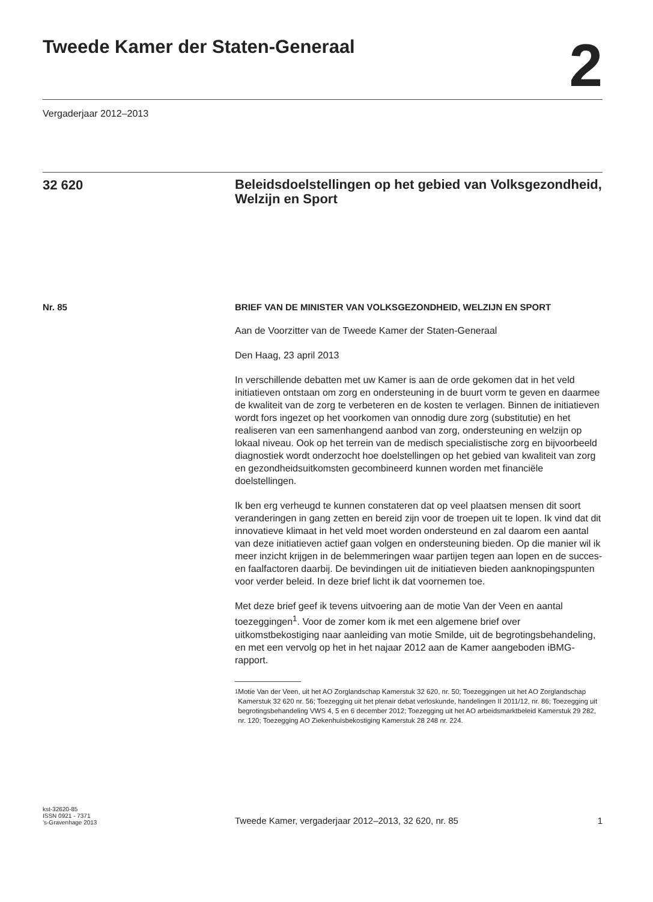Tweede Kamer der Staten-Generaal
2
Vergaderjaar 2012–2013
32 620
Beleidsdoelstellingen op het gebied van Volksgezondheid, Welzijn en Sport
Nr. 85
BRIEF VAN DE MINISTER VAN VOLKSGEZONDHEID, WELZIJN EN SPORT
Aan de Voorzitter van de Tweede Kamer der Staten-Generaal
Den Haag, 23 april 2013
In verschillende debatten met uw Kamer is aan de orde gekomen dat in het veld initiatieven ontstaan om zorg en ondersteuning in de buurt vorm te geven en daarmee de kwaliteit van de zorg te verbeteren en de kosten te verlagen. Binnen de initiatieven wordt fors ingezet op het voorkomen van onnodig dure zorg (substitutie) en het realiseren van een samenhangend aanbod van zorg, ondersteuning en welzijn op lokaal niveau. Ook op het terrein van de medisch specialistische zorg en bijvoorbeeld diagnostiek wordt onderzocht hoe doelstellingen op het gebied van kwaliteit van zorg en gezondheidsuitkomsten gecombineerd kunnen worden met financiële doelstellingen.
Ik ben erg verheugd te kunnen constateren dat op veel plaatsen mensen dit soort veranderingen in gang zetten en bereid zijn voor de troepen uit te lopen. Ik vind dat dit innovatieve klimaat in het veld moet worden ondersteund en zal daarom een aantal van deze initiatieven actief gaan volgen en ondersteuning bieden. Op die manier wil ik meer inzicht krijgen in de belemmeringen waar partijen tegen aan lopen en de succes- en faalfactoren daarbij. De bevindingen uit de initiatieven bieden aanknopingspunten voor verder beleid. In deze brief licht ik dat voornemen toe.
Met deze brief geef ik tevens uitvoering aan de motie Van der Veen en aantal toezeggingen<sup>1</sup>. Voor de zomer kom ik met een algemene brief over uitkomstbekostiging naar aanleiding van motie Smilde, uit de begrotingsbehandeling, en met een vervolg op het in het najaar 2012 aan de Kamer aangeboden iBMG-rapport.
<sup>1</sup> Motie Van der Veen, uit het AO Zorglandschap Kamerstuk 32 620, nr. 50; Toezeggingen uit het AO Zorglandschap Kamerstuk 32 620 nr. 56; Toezegging uit het plenair debat verloskunde, handelingen II 2011/12, nr. 86; Toezegging uit begrotingsbehandeling VWS 4, 5 en 6 december 2012; Toezegging uit het AO arbeidsmarktbeleid Kamerstuk 29 282, nr. 120; Toezegging AO Ziekenhuisbekostiging Kamerstuk 28 248 nr. 224.
kst-32620-85
ISSN 0921 - 7371
’s-Gravenhage 2013
Tweede Kamer, vergaderjaar 2012–2013, 32 620, nr. 85 1